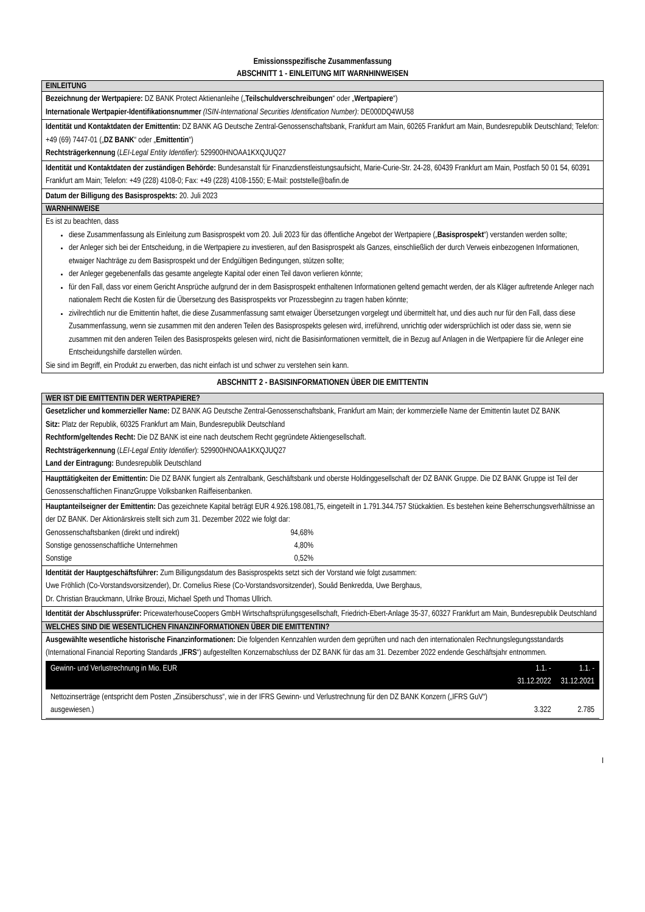Emissionsspezifische Zusammenfassung
ABSCHNITT 1 - EINLEITUNG MIT WARNHINWEISEN
EINLEITUNG
Bezeichnung der Wertpapiere: DZ BANK Protect Aktienanleihe („Teilschuldverschreibungen“ oder „Wertpapiere“)
Internationale Wertpapier-Identifikationsnummer (ISIN-International Securities Identification Number): DE000DQ4WU58
Identität und Kontaktdaten der Emittentin: DZ BANK AG Deutsche Zentral-Genossenschaftsbank, Frankfurt am Main, 60265 Frankfurt am Main, Bundesrepublik Deutschland; Telefon: +49 (69) 7447-01 („DZ BANK“ oder „Emittentin“)
Rechtsträgerkennung (LEI-Legal Entity Identifier): 529900HNOAA1KXQJUQ27
Identität und Kontaktdaten der zuständigen Behörde: Bundesanstalt für Finanzdienstleistungsaufsicht, Marie-Curie-Str. 24-28, 60439 Frankfurt am Main, Postfach 50 01 54, 60391 Frankfurt am Main; Telefon: +49 (228) 4108-0; Fax: +49 (228) 4108-1550; E-Mail: poststelle@bafin.de
Datum der Billigung des Basisprospekts: 20. Juli 2023
WARNHINWEISE
Es ist zu beachten, dass
diese Zusammenfassung als Einleitung zum Basisprospekt vom 20. Juli 2023 für das öffentliche Angebot der Wertpapiere („Basisprospekt“) verstanden werden sollte;
der Anleger sich bei der Entscheidung, in die Wertpapiere zu investieren, auf den Basisprospekt als Ganzes, einschließlich der durch Verweis einbezogenen Informationen, etwaiger Nachträge zu dem Basisprospekt und der Endgültigen Bedingungen, stützen sollte;
der Anleger gegebenenfalls das gesamte angelegte Kapital oder einen Teil davon verlieren könnte;
für den Fall, dass vor einem Gericht Ansprüche aufgrund der in dem Basisprospekt enthaltenen Informationen geltend gemacht werden, der als Kläger auftretende Anleger nach nationalem Recht die Kosten für die Übersetzung des Basisprospekts vor Prozessbeginn zu tragen haben könnte;
zivilrechtlich nur die Emittentin haftet, die diese Zusammenfassung samt etwaiger Übersetzungen vorgelegt und übermittelt hat, und dies auch nur für den Fall, dass diese Zusammenfassung, wenn sie zusammen mit den anderen Teilen des Basisprospekts gelesen wird, irreführend, unrichtig oder widersprüchlich ist oder dass sie, wenn sie zusammen mit den anderen Teilen des Basisprospekts gelesen wird, nicht die Basisinformationen vermittelt, die in Bezug auf Anlagen in die Wertpapiere für die Anleger eine Entscheidungshilfe darstellen würden.
Sie sind im Begriff, ein Produkt zu erwerben, das nicht einfach ist und schwer zu verstehen sein kann.
ABSCHNITT 2 - BASISINFORMATIONEN ÜBER DIE EMITTENTIN
WER IST DIE EMITTENTIN DER WERTPAPIERE?
Gesetzlicher und kommerzieller Name: DZ BANK AG Deutsche Zentral-Genossenschaftsbank, Frankfurt am Main; der kommerzielle Name der Emittentin lautet DZ BANK
Sitz: Platz der Republik, 60325 Frankfurt am Main, Bundesrepublik Deutschland
Rechtform/geltendes Recht: Die DZ BANK ist eine nach deutschem Recht gegründete Aktiengesellschaft.
Rechtsträgerkennung (LEI-Legal Entity Identifier): 529900HNOAA1KXQJUQ27
Land der Eintragung: Bundesrepublik Deutschland
Haupttätigkeiten der Emittentin: Die DZ BANK fungiert als Zentralbank, Geschäftsbank und oberste Holdinggesellschaft der DZ BANK Gruppe. Die DZ BANK Gruppe ist Teil der Genossenschaftlichen FinanzGruppe Volksbanken Raiffeisenbanken.
Hauptanteilseigner der Emittentin: Das gezeichnete Kapital beträgt EUR 4.926.198.081,75, eingeteilt in 1.791.344.757 Stückaktien. Es bestehen keine Beherrschungsverhältnisse an der DZ BANK. Der Aktionärskreis stellt sich zum 31. Dezember 2022 wie folgt dar:
| Genossenschaftsbanken (direkt und indirekt) | 94,68% |
| Sonstige genossenschaftliche Unternehmen | 4,80% |
| Sonstige | 0,52% |
Identität der Hauptgeschäftsführer: Zum Billigungsdatum des Basisprospekts setzt sich der Vorstand wie folgt zusammen:
Uwe Fröhlich (Co-Vorstandsvorsitzender), Dr. Cornelius Riese (Co-Vorstandsvorsitzender), Souâd Benkredda, Uwe Berghaus,
Dr. Christian Brauckmann, Ulrike Brouzi, Michael Speth und Thomas Ullrich.
Identität der Abschlussprüfer: PricewaterhouseCoopers GmbH Wirtschaftsprüfungsgesellschaft, Friedrich-Ebert-Anlage 35-37, 60327 Frankfurt am Main, Bundesrepublik Deutschland
WELCHES SIND DIE WESENTLICHEN FINANZINFORMATIONEN ÜBER DIE EMITTENTIN?
Ausgewählte wesentliche historische Finanzinformationen: Die folgenden Kennzahlen wurden dem geprüften und nach den internationalen Rechnungslegungsstandards (International Financial Reporting Standards „IFRS“) aufgestellten Konzernabschluss der DZ BANK für das am 31. Dezember 2022 endende Geschäftsjahr entnommen.
| Gewinn- und Verlustrechnung in Mio. EUR | 1.1. - 31.12.2022 | 1.1. - 31.12.2021 |
| --- | --- | --- |
| Nettozinserträge (entspricht dem Posten „Zinsüberschuss“, wie in der IFRS Gewinn- und Verlustrechnung für den DZ BANK Konzern („IFRS GuV“) ausgewiesen.) | 3.322 | 2.785 |
I